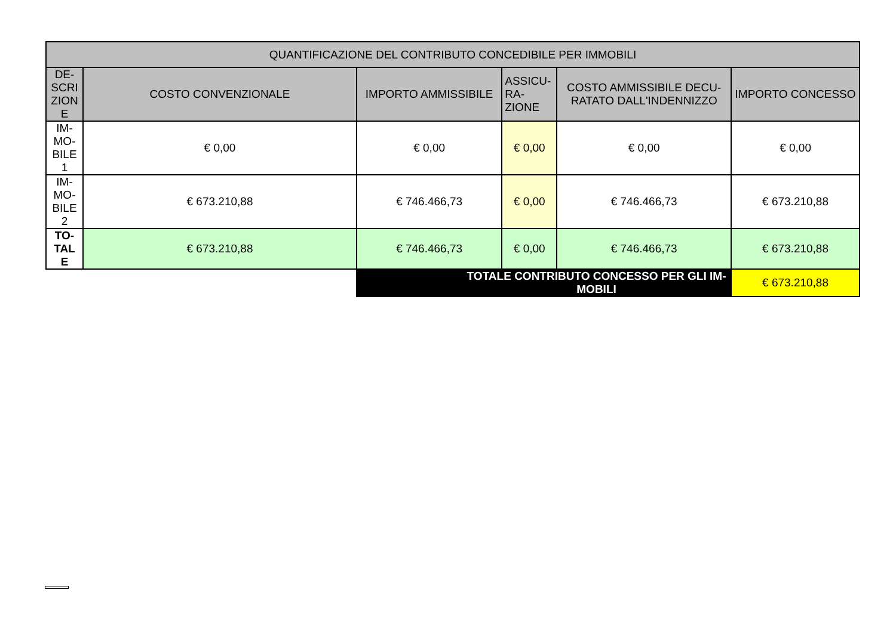| QUANTIFICAZIONE DEL CONTRIBUTO CONCEDIBILE PER IMMOBILI | | | | | |
| --- | --- | --- | --- | --- | --- |
| DE- SCRI ZION E | COSTO CONVENZIONALE | IMPORTO AMMISSIBILE | ASSICU- RA- ZIONE | COSTO AMMISSIBILE DECU- RATATO DALL'INDENNIZZO | IMPORTO CONCESSO |
| IM- MO- BILE 1 | € 0,00 | € 0,00 | € 0,00 | € 0,00 | € 0,00 |
| IM- MO- BILE 2 | € 673.210,88 | € 746.466,73 | € 0,00 | € 746.466,73 | € 673.210,88 |
| TO- TAL E | € 673.210,88 | € 746.466,73 | € 0,00 | € 746.466,73 | € 673.210,88 |
| | | TOTALE CONTRIBUTO CONCESSO PER GLI IM- MOBILI | | | € 673.210,88 |